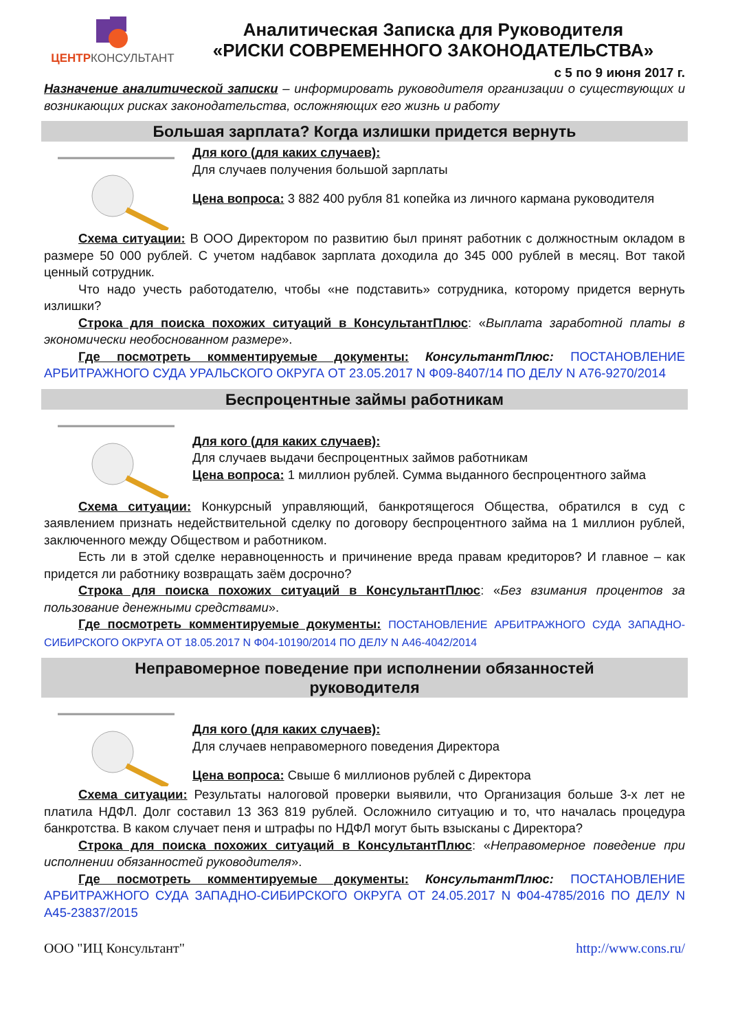ЦЕНТРКОНСУЛЬТАНТ
Аналитическая Записка для Руководителя
«РИСКИ СОВРЕМЕННОГО ЗАКОНОДАТЕЛЬСТВА»
с 5 по 9 июня 2017 г.
Назначение аналитической записки – информировать руководителя организации о существующих и возникающих рисках законодательства, осложняющих его жизнь и работу
Большая зарплата? Когда излишки придется вернуть
Для кого (для каких случаев):
Для случаев получения большой зарплаты
Цена вопроса: 3 882 400 рубля 81 копейка из личного кармана руководителя
Схема ситуации: В ООО Директором по развитию был принят работник с должностным окладом в размере 50 000 рублей. С учетом надбавок зарплата доходила до 345 000 рублей в месяц. Вот такой ценный сотрудник.
Что надо учесть работодателю, чтобы «не подставить» сотрудника, которому придется вернуть излишки?
Строка для поиска похожих ситуаций в КонсультантПлюс: «Выплата заработной платы в экономически необоснованном размере».
Где посмотреть комментируемые документы: КонсультантПлюс: ПОСТАНОВЛЕНИЕ АРБИТРАЖНОГО СУДА УРАЛЬСКОГО ОКРУГА ОТ 23.05.2017 N Ф09-8407/14 ПО ДЕЛУ N А76-9270/2014
Беспроцентные займы работникам
Для кого (для каких случаев):
Для случаев выдачи беспроцентных займов работникам
Цена вопроса: 1 миллион рублей. Сумма выданного беспроцентного займа
Схема ситуации: Конкурсный управляющий, банкротящегося Общества, обратился в суд с заявлением признать недействительной сделку по договору беспроцентного займа на 1 миллион рублей, заключенного между Обществом и работником.
Есть ли в этой сделке неравноценность и причинение вреда правам кредиторов? И главное – как придется ли работнику возвращать заём досрочно?
Строка для поиска похожих ситуаций в КонсультантПлюс: «Без взимания процентов за пользование денежными средствами».
Где посмотреть комментируемые документы: ПОСТАНОВЛЕНИЕ АРБИТРАЖНОГО СУДА ЗАПАДНО-СИБИРСКОГО ОКРУГА ОТ 18.05.2017 N Ф04-10190/2014 ПО ДЕЛУ N А46-4042/2014
Неправомерное поведение при исполнении обязанностей
руководителя
Для кого (для каких случаев):
Для случаев неправомерного поведения Директора
Цена вопроса: Свыше 6 миллионов рублей с Директора
Схема ситуации: Результаты налоговой проверки выявили, что Организация больше 3-х лет не платила НДФЛ. Долг составил 13 363 819 рублей. Осложнило ситуацию и то, что началась процедура банкротства. В каком случает пеня и штрафы по НДФЛ могут быть взысканы с Директора?
Строка для поиска похожих ситуаций в КонсультантПлюс: «Неправомерное поведение при исполнении обязанностей руководителя».
Где посмотреть комментируемые документы: КонсультантПлюс: ПОСТАНОВЛЕНИЕ АРБИТРАЖНОГО СУДА ЗАПАДНО-СИБИРСКОГО ОКРУГА ОТ 24.05.2017 N Ф04-4785/2016 ПО ДЕЛУ N А45-23837/2015
ООО "ИЦ Консультант" http://www.cons.ru/